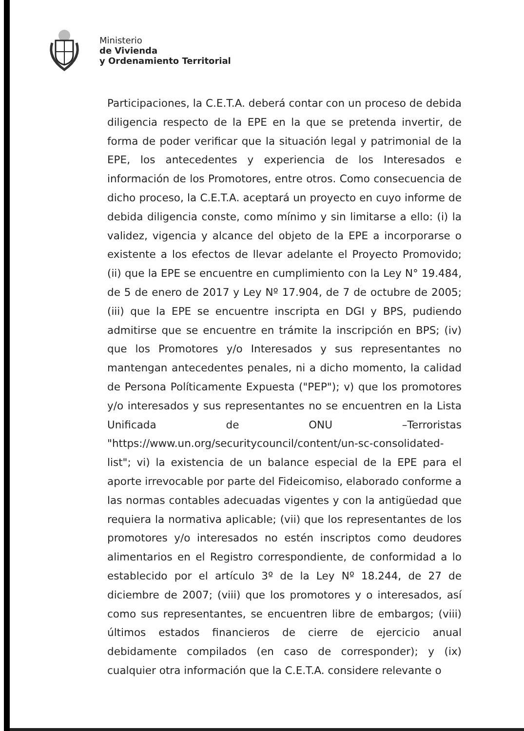Ministerio
de Vivienda
y Ordenamiento Territorial
Participaciones, la C.E.T.A. deberá contar con un proceso de debida diligencia respecto de la EPE en la que se pretenda invertir, de forma de poder verificar que la situación legal y patrimonial de la EPE, los antecedentes y experiencia de los Interesados e información de los Promotores, entre otros. Como consecuencia de dicho proceso, la C.E.T.A. aceptará un proyecto en cuyo informe de debida diligencia conste, como mínimo y sin limitarse a ello: (i) la validez, vigencia y alcance del objeto de la EPE a incorporarse o existente a los efectos de llevar adelante el Proyecto Promovido; (ii) que la EPE se encuentre en cumplimiento con la Ley N° 19.484, de 5 de enero de 2017 y Ley Nº 17.904, de 7 de octubre de 2005; (iii) que la EPE se encuentre inscripta en DGI y BPS, pudiendo admitirse que se encuentre en trámite la inscripción en BPS; (iv) que los Promotores y/o Interesados y sus representantes no mantengan antecedentes penales, ni a dicho momento, la calidad de Persona Políticamente Expuesta ("PEP"); v) que los promotores y/o interesados y sus representantes no se encuentren en la Lista Unificada de ONU –Terroristas "https://www.un.org/securitycouncil/content/un-sc-consolidated-list"; vi) la existencia de un balance especial de la EPE para el aporte irrevocable por parte del Fideicomiso, elaborado conforme a las normas contables adecuadas vigentes y con la antigüedad que requiera la normativa aplicable; (vii) que los representantes de los promotores y/o interesados no estén inscriptos como deudores alimentarios en el Registro correspondiente, de conformidad a lo establecido por el artículo 3º de la Ley Nº 18.244, de 27 de diciembre de 2007; (viii) que los promotores y o interesados, así como sus representantes, se encuentren libre de embargos; (viii) últimos estados financieros de cierre de ejercicio anual debidamente compilados (en caso de corresponder); y (ix) cualquier otra información que la C.E.T.A. considere relevante o